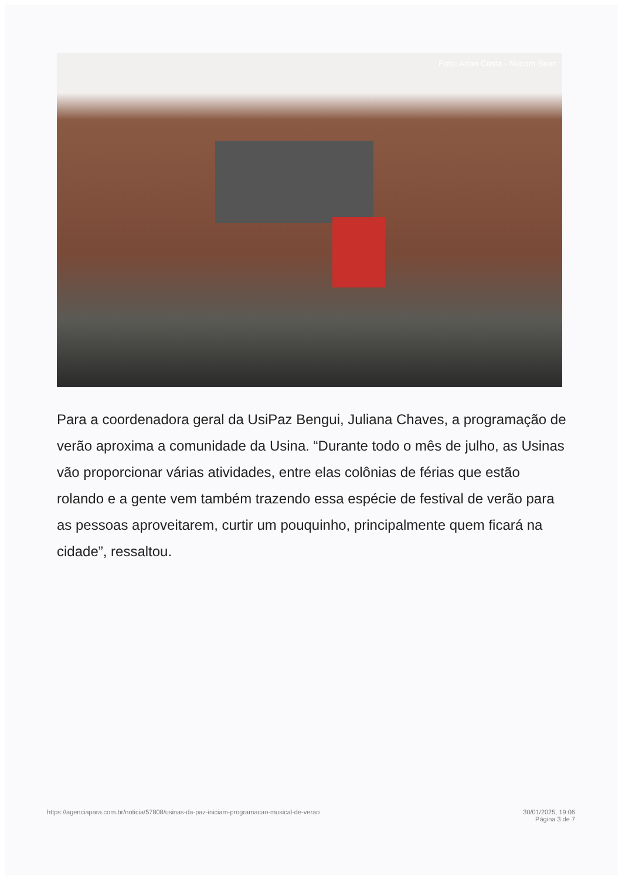Foto: Adan Costa - Nucom Seac
Para a coordenadora geral da UsiPaz Bengui, Juliana Chaves, a programação de verão aproxima a comunidade da Usina. “Durante todo o mês de julho, as Usinas vão proporcionar várias atividades, entre elas colônias de férias que estão rolando e a gente vem também trazendo essa espécie de festival de verão para as pessoas aproveitarem, curtir um pouquinho, principalmente quem ficará na cidade”, ressaltou.
https://agenciapara.com.br/noticia/57808/usinas-da-paz-iniciam-programacao-musical-de-verao 30/01/2025, 19:06
Página 3 de 7